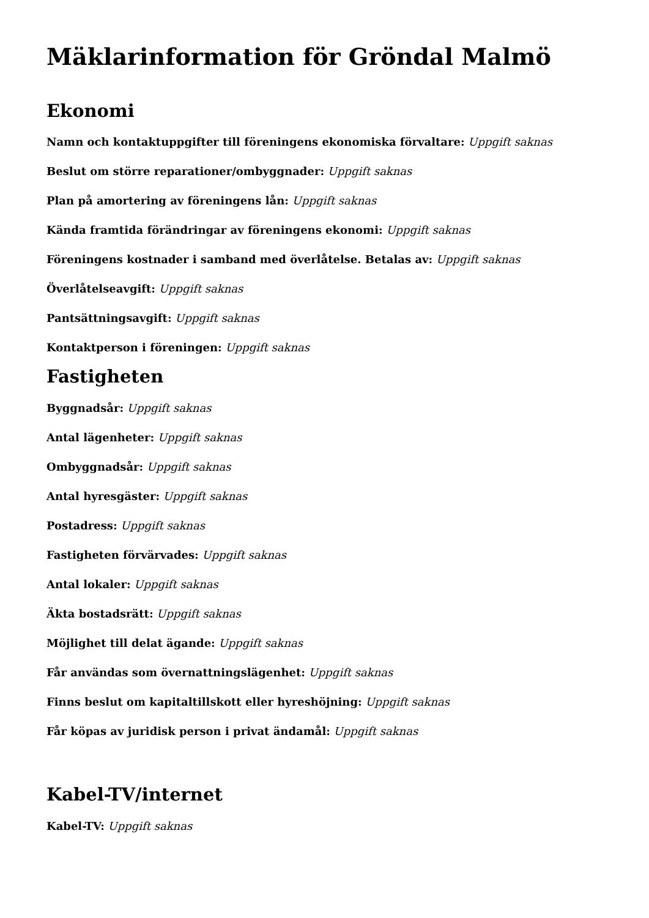Mäklarinformation för Gröndal Malmö
Ekonomi
Namn och kontaktuppgifter till föreningens ekonomiska förvaltare: Uppgift saknas
Beslut om större reparationer/ombyggnader: Uppgift saknas
Plan på amortering av föreningens lån: Uppgift saknas
Kända framtida förändringar av föreningens ekonomi: Uppgift saknas
Föreningens kostnader i samband med överlåtelse. Betalas av: Uppgift saknas
Överlåtelseavgift: Uppgift saknas
Pantsättningsavgift: Uppgift saknas
Kontaktperson i föreningen: Uppgift saknas
Fastigheten
Byggnadsår: Uppgift saknas
Antal lägenheter: Uppgift saknas
Ombyggnadsår: Uppgift saknas
Antal hyresgäster: Uppgift saknas
Postadress: Uppgift saknas
Fastigheten förvärvades: Uppgift saknas
Antal lokaler: Uppgift saknas
Äkta bostadsrätt: Uppgift saknas
Möjlighet till delat ägande: Uppgift saknas
Får användas som övernattningslägenhet: Uppgift saknas
Finns beslut om kapitaltillskott eller hyreshöjning: Uppgift saknas
Får köpas av juridisk person i privat ändamål: Uppgift saknas
Kabel-TV/internet
Kabel-TV: Uppgift saknas